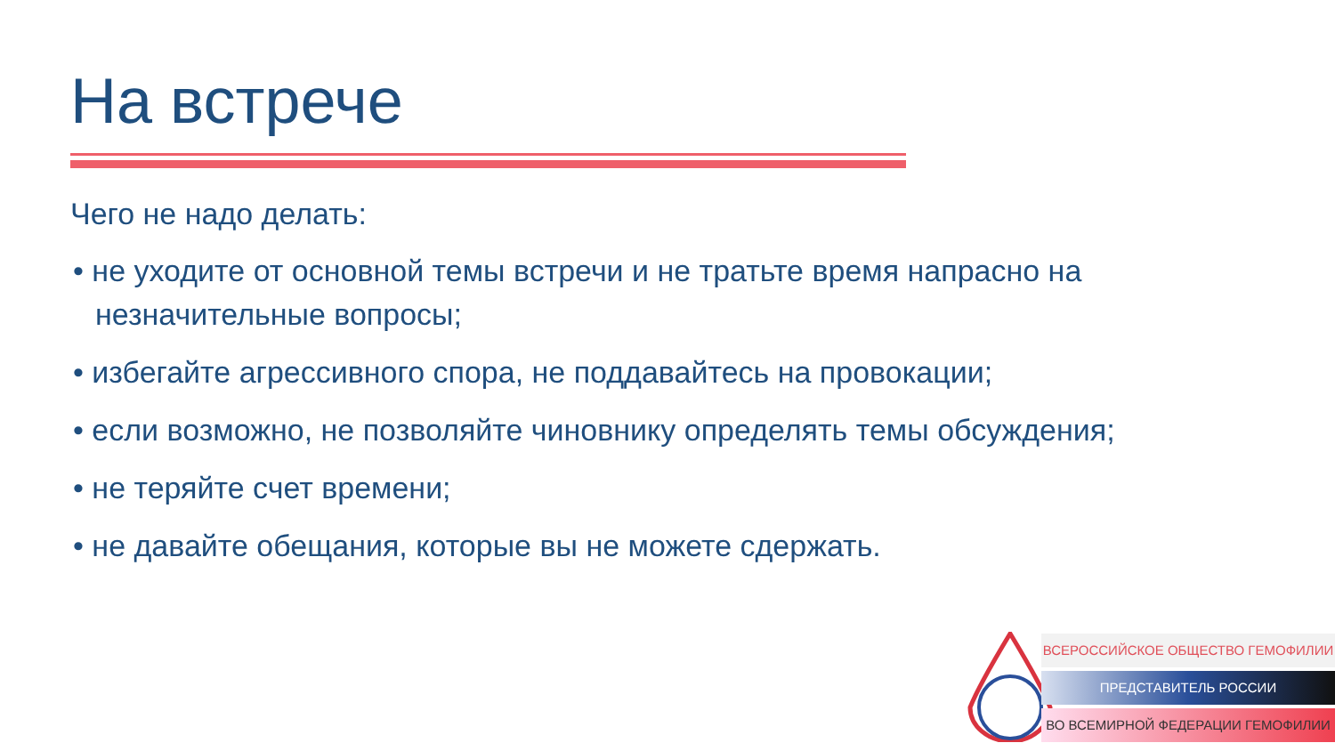На встрече
Чего не надо делать:
• не уходите от основной темы встречи и не тратьте время напрасно на незначительные вопросы;
• избегайте агрессивного спора, не поддавайтесь на провокации;
• если возможно, не позволяйте чиновнику определять темы обсуждения;
• не теряйте счет времени;
• не давайте обещания, которые вы не можете сдержать.
ВСЕРОССИЙСКОЕ ОБЩЕСТВО ГЕМОФИЛИИ
ПРЕДСТАВИТЕЛЬ РОССИИ
ВО ВСЕМИРНОЙ ФЕДЕРАЦИИ ГЕМОФИЛИИ